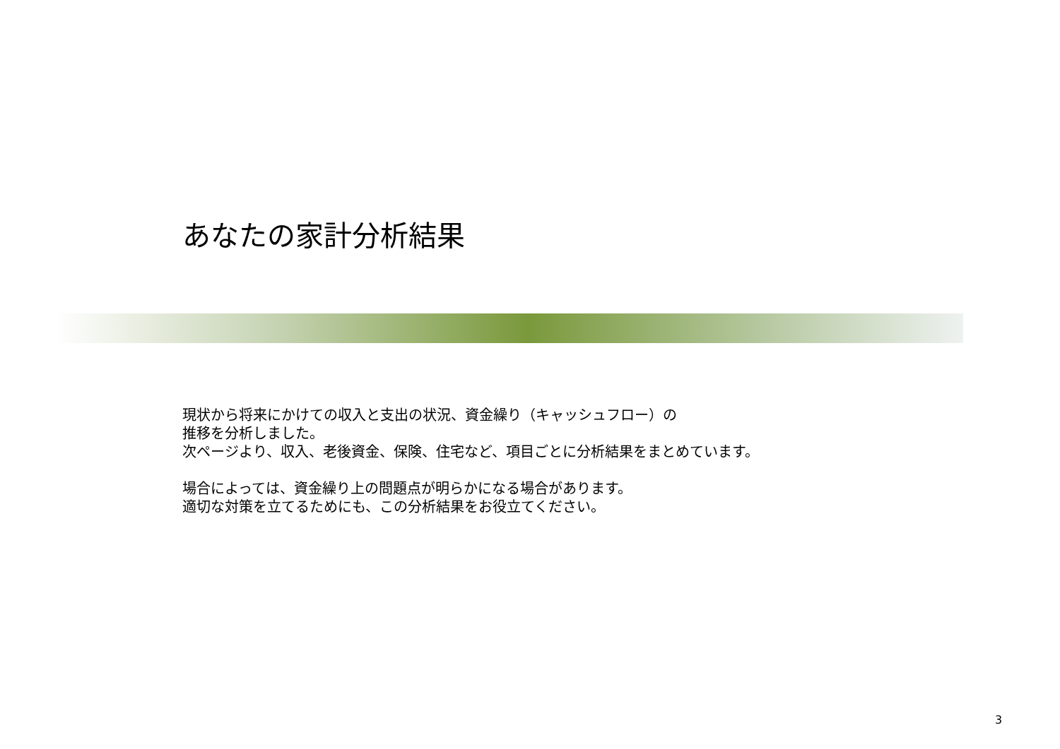あなたの家計分析結果
現状から将来にかけての収入と支出の状況、資金繰り（キャッシュフロー）の
推移を分析しました。
次ページより、収入、老後資金、保険、住宅など、項目ごとに分析結果をまとめています。
場合によっては、資金繰り上の問題点が明らかになる場合があります。
適切な対策を立てるためにも、この分析結果をお役立てください。
3